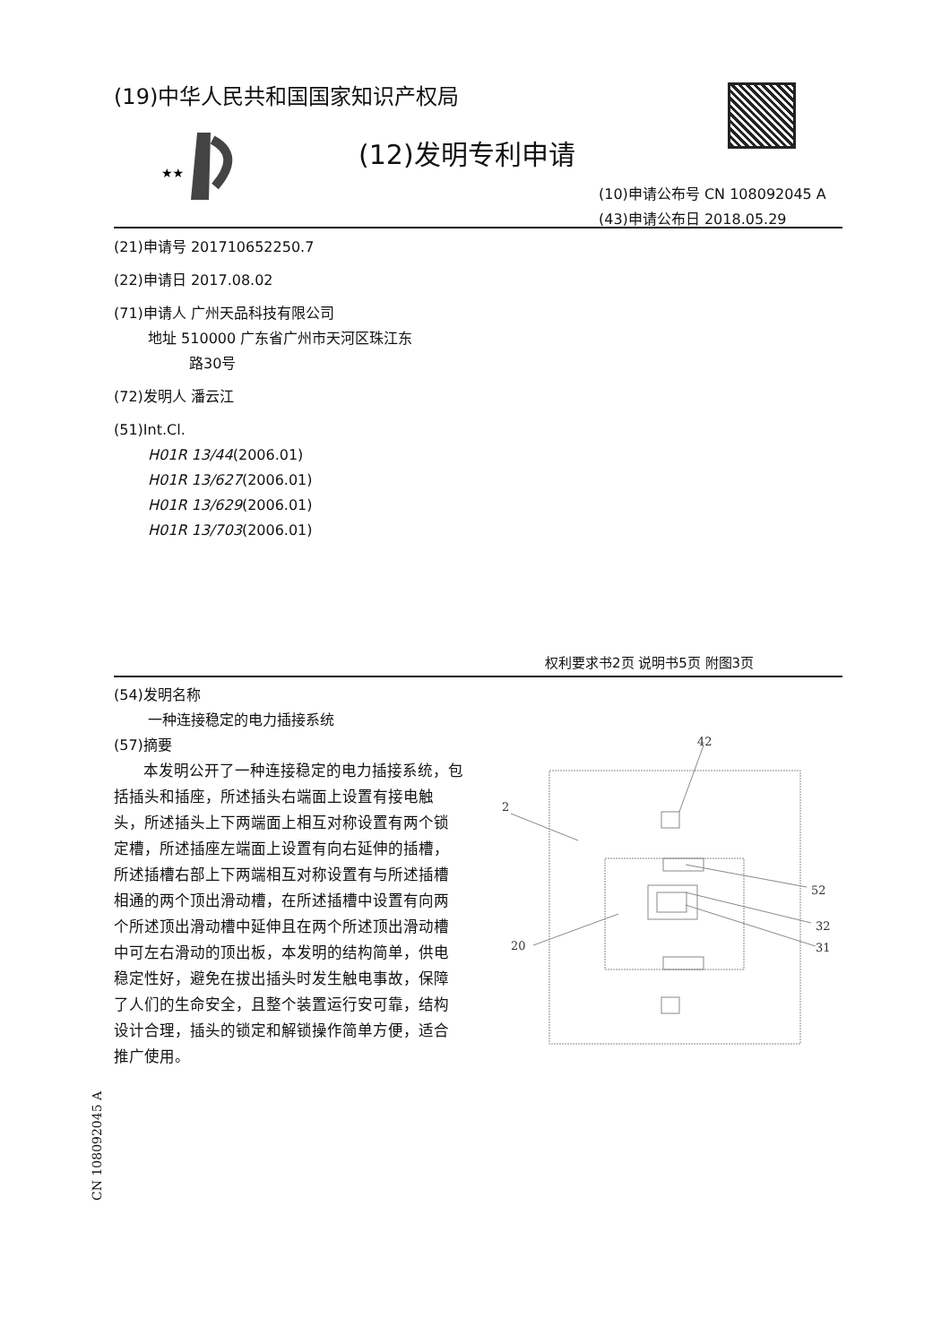(19)中华人民共和国国家知识产权局
★★
(12)发明专利申请
(10)申请公布号 CN 108092045 A
(43)申请公布日 2018.05.29
(21)申请号 201710652250.7
(22)申请日 2017.08.02
(71)申请人 广州天品科技有限公司
地址 510000 广东省广州市天河区珠江东
路30号
(72)发明人 潘云江
(51)Int.Cl.
H01R 13/44(2006.01)
H01R 13/627(2006.01)
H01R 13/629(2006.01)
H01R 13/703(2006.01)
权利要求书2页 说明书5页 附图3页
(54)发明名称
一种连接稳定的电力插接系统
(57)摘要
本发明公开了一种连接稳定的电力插接系统，包括插头和插座，所述插头右端面上设置有接电触头，所述插头上下两端面上相互对称设置有两个锁定槽，所述插座左端面上设置有向右延伸的插槽，所述插槽右部上下两端相互对称设置有与所述插槽相通的两个顶出滑动槽，在所述插槽中设置有向两个所述顶出滑动槽中延伸且在两个所述顶出滑动槽中可左右滑动的顶出板，本发明的结构简单，供电稳定性好，避免在拔出插头时发生触电事故，保障了人们的生命安全，且整个装置运行安可靠，结构设计合理，插头的锁定和解锁操作简单方便，适合推广使用。
42
2
52
32
31
20
CN 108092045 A